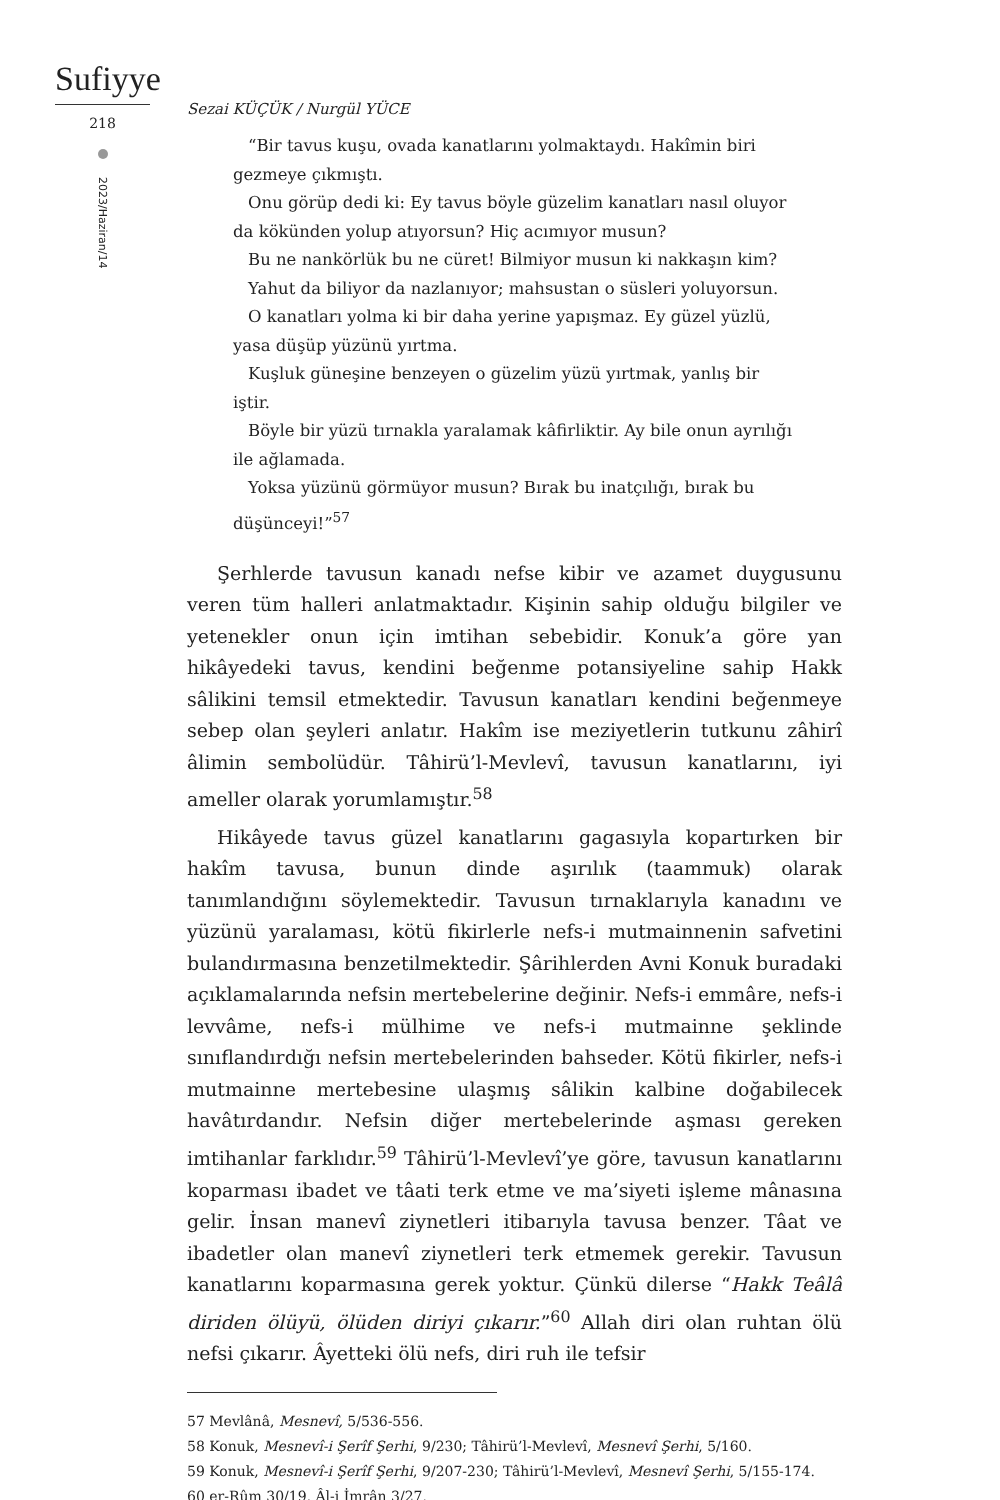Sufiyye
218
2023/Haziran/14
Sezai KÜÇÜK / Nurgül YÜCE
“Bir tavus kuşu, ovada kanatlarını yolmaktaydı. Hakîmin biri gezmeye çıkmıştı.
Onu görüp dedi ki: Ey tavus böyle güzelim kanatları nasıl oluyor da kökünden yolup atıyorsun? Hiç acımıyor musun?
Bu ne nankörlük bu ne cüret! Bilmiyor musun ki nakkaşın kim?
Yahut da biliyor da nazlanıyor; mahsustan o süsleri yoluyorsun.
O kanatları yolma ki bir daha yerine yapışmaz. Ey güzel yüzlü, yasa düşüp yüzünü yırtma.
Kuşluk güneşine benzeyen o güzelim yüzü yırtmak, yanlış bir iştir.
Böyle bir yüzü tırnakla yaralamak kâfirliktir. Ay bile onun ayrılığı ile ağlamada.
Yoksa yüzünü görmüyor musun? Bırak bu inatçılığı, bırak bu düşünceyi!”<sup>57</sup>
Şerhlerde tavusun kanadı nefse kibir ve azamet duygusunu veren tüm halleri anlatmaktadır. Kişinin sahip olduğu bilgiler ve yetenekler onun için imtihan sebebidir. Konuk’a göre yan hikâyedeki tavus, kendini beğenme potansiyeline sahip Hakk sâlikini temsil etmektedir. Tavusun kanatları kendini beğenmeye sebep olan şeyleri anlatır. Hakîm ise meziyetlerin tutkunu zâhirî âlimin sembolüdür. Tâhirü’l-Mevlevî, tavusun kanatlarını, iyi ameller olarak yorumlamıştır.<sup>58</sup>
Hikâyede tavus güzel kanatlarını gagasıyla kopartırken bir hakîm tavusa, bunun dinde aşırılık (taammuk) olarak tanımlandığını söylemektedir. Tavusun tırnaklarıyla kanadını ve yüzünü yaralaması, kötü fikirlerle nefs-i mutmainnenin safvetini bulandırmasına benzetilmektedir. Şârihlerden Avni Konuk buradaki açıklamalarında nefsin mertebelerine değinir. Nefs-i emmâre, nefs-i levvâme, nefs-i mülhime ve nefs-i mutmainne şeklinde sınıflandırdığı nefsin mertebelerinden bahseder. Kötü fikirler, nefs-i mutmainne mertebesine ulaşmış sâlikin kalbine doğabilecek havâtırdandır. Nefsin diğer mertebelerinde aşması gereken imtihanlar farklıdır.<sup>59</sup> Tâhirü’l-Mevlevî’ye göre, tavusun kanatlarını koparması ibadet ve tâati terk etme ve ma’siyeti işleme mânasına gelir. İnsan manevî ziynetleri itibarıyla tavusa benzer. Tâat ve ibadetler olan manevî ziynetleri terk etmemek gerekir. Tavusun kanatlarını koparmasına gerek yoktur. Çünkü dilerse “Hakk Teâlâ diriden ölüyü, ölüden diriyi çıkarır.”<sup>60</sup> Allah diri olan ruhtan ölü nefsi çıkarır. Âyetteki ölü nefs, diri ruh ile tefsir
57 Mevlânâ, Mesnevî, 5/536-556.
58 Konuk, Mesnevî-i Şerîf Şerhi, 9/230; Tâhirü’l-Mevlevî, Mesnevî Şerhi, 5/160.
59 Konuk, Mesnevî-i Şerîf Şerhi, 9/207-230; Tâhirü’l-Mevlevî, Mesnevî Şerhi, 5/155-174.
60 er-Rûm 30/19, Âl-i İmrân 3/27.